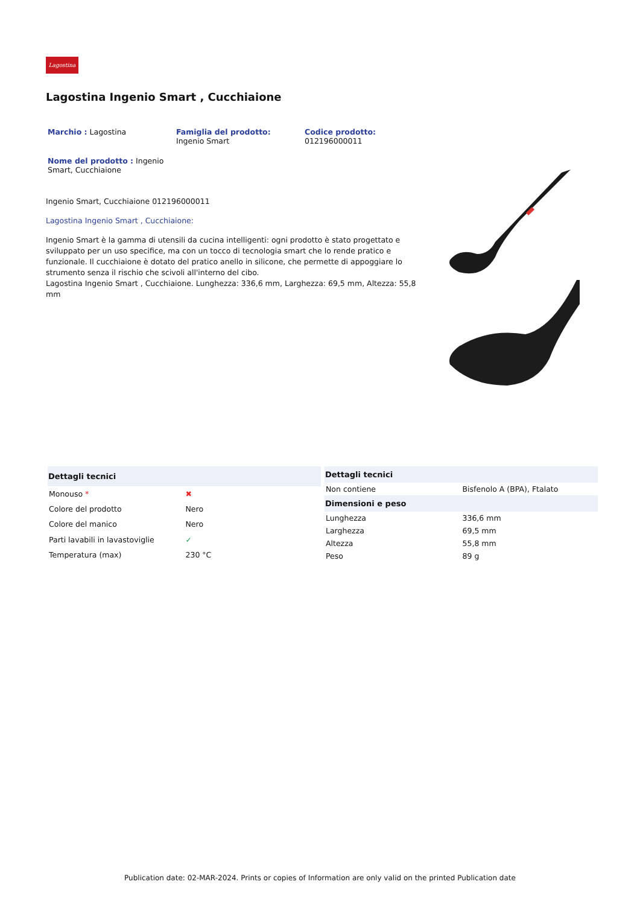Lagostina
Lagostina Ingenio Smart , Cucchiaione
Marchio : Lagostina
Famiglia del prodotto:
Ingenio Smart
Codice prodotto:
012196000011
Nome del prodotto : Ingenio Smart, Cucchiaione
Ingenio Smart, Cucchiaione 012196000011
Lagostina Ingenio Smart , Cucchiaione:
Ingenio Smart è la gamma di utensili da cucina intelligenti: ogni prodotto è stato progettato e sviluppato per un uso specifice, ma con un tocco di tecnologia smart che lo rende pratico e funzionale. Il cucchiaione è dotato del pratico anello in silicone, che permette di appoggiare lo strumento senza il rischio che scivoli all'interno del cibo.
Lagostina Ingenio Smart , Cucchiaione. Lunghezza: 336,6 mm, Larghezza: 69,5 mm, Altezza: 55,8 mm
| Dettagli tecnici | |
| --- | --- |
| Monouso * | ✖ |
| Colore del prodotto | Nero |
| Colore del manico | Nero |
| Parti lavabili in lavastoviglie | ✓ |
| Temperatura (max) | 230 °C |
| Dettagli tecnici | |
| --- | --- |
| Non contiene | Bisfenolo A (BPA), Ftalato |
| Dimensioni e peso | |
| Lunghezza | 336,6 mm |
| Larghezza | 69,5 mm |
| Altezza | 55,8 mm |
| Peso | 89 g |
Publication date: 02-MAR-2024. Prints or copies of Information are only valid on the printed Publication date